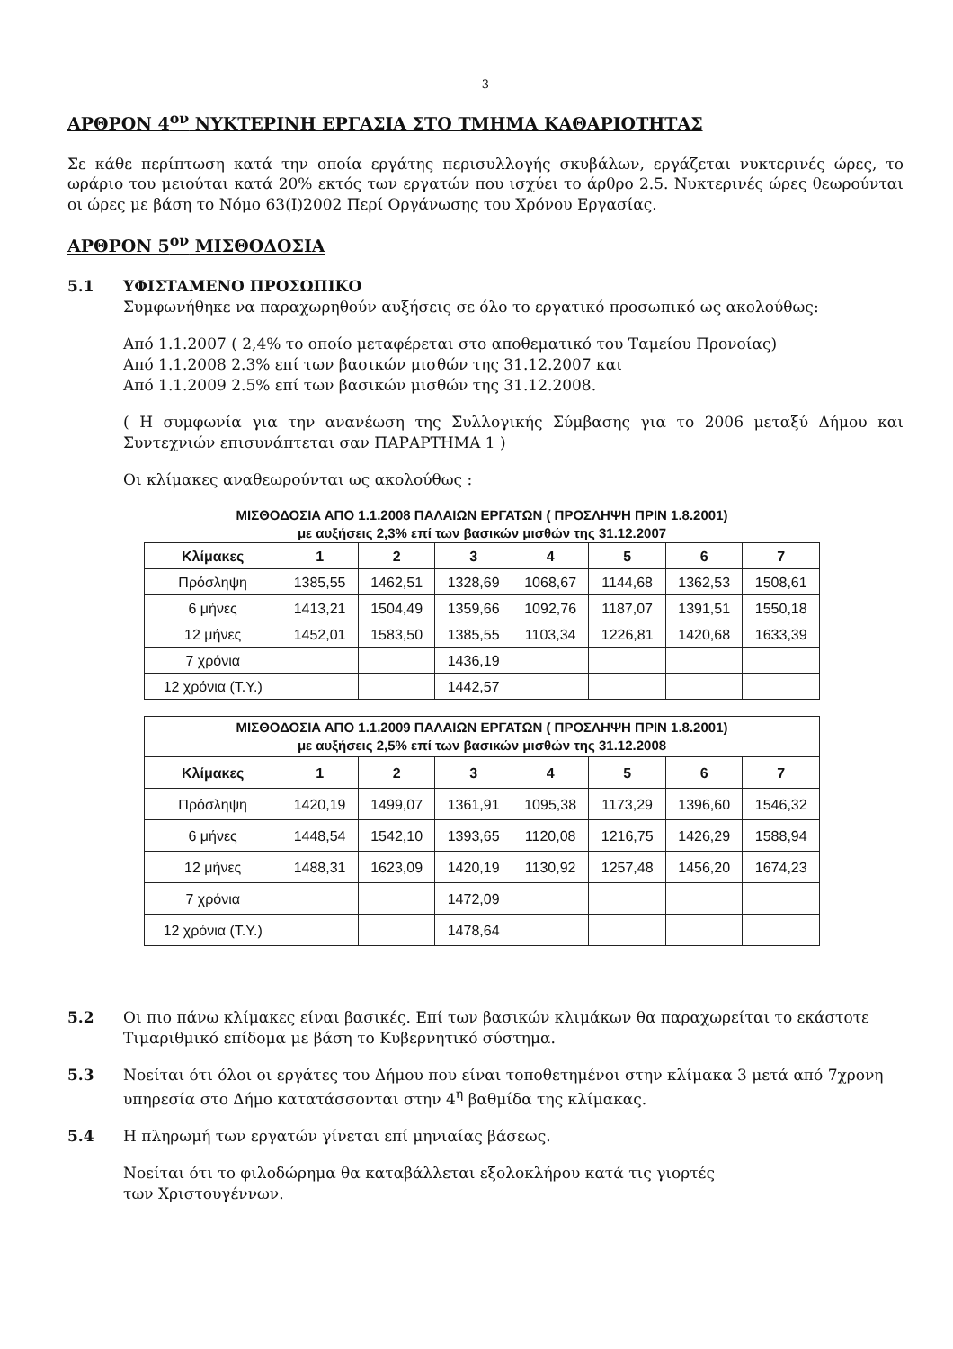3
ΑΡΘΡΟΝ 4<sup>ον</sup> ΝΥΚΤΕΡΙΝΗ ΕΡΓΑΣΙΑ ΣΤΟ ΤΜΗΜΑ ΚΑΘΑΡΙΟΤΗΤΑΣ
Σε κάθε περίπτωση κατά την οποία εργάτης περισυλλογής σκυβάλων, εργάζεται νυκτερινές ώρες, το ωράριο του μειούται κατά 20% εκτός των εργατών που ισχύει το άρθρο 2.5. Νυκτερινές ώρες θεωρούνται οι ώρες με βάση το Νόμο 63(Ι)2002 Περί Οργάνωσης του Χρόνου Εργασίας.
ΑΡΘΡΟΝ 5<sup>ον</sup> ΜΙΣΘΟΔΟΣΙΑ
5.1 ΥΦΙΣΤΑΜΕΝΟ ΠΡΟΣΩΠΙΚΟ
Συμφωνήθηκε να παραχωρηθούν αυξήσεις σε όλο το εργατικό προσωπικό ως ακολούθως:
Από 1.1.2007 ( 2,4% το οποίο μεταφέρεται στο αποθεματικό του Ταμείου Προνοίας)
Από 1.1.2008 2.3% επί των βασικών μισθών της 31.12.2007 και
Από 1.1.2009 2.5% επί των βασικών μισθών της 31.12.2008.
( Η συμφωνία για την ανανέωση της Συλλογικής Σύμβασης για το 2006 μεταξύ Δήμου και Συντεχνιών επισυνάπτεται σαν ΠΑΡΑΡΤΗΜΑ 1 )
Οι κλίμακες αναθεωρούνται ως ακολούθως :
ΜΙΣΘΟΔΟΣΙΑ ΑΠΟ 1.1.2008 ΠΑΛΑΙΩΝ ΕΡΓΑΤΩΝ ( ΠΡΟΣΛΗΨΗ ΠΡΙΝ 1.8.2001)
με αυξήσεις 2,3% επί των βασικών μισθών της 31.12.2007
| Κλίμακες | 1 | 2 | 3 | 4 | 5 | 6 | 7 |
| --- | --- | --- | --- | --- | --- | --- | --- |
| Πρόσληψη | 1385,55 | 1462,51 | 1328,69 | 1068,67 | 1144,68 | 1362,53 | 1508,61 |
| 6 μήνες | 1413,21 | 1504,49 | 1359,66 | 1092,76 | 1187,07 | 1391,51 | 1550,18 |
| 12 μήνες | 1452,01 | 1583,50 | 1385,55 | 1103,34 | 1226,81 | 1420,68 | 1633,39 |
| 7 χρόνια | | | 1436,19 | | | | |
| 12 χρόνια (Τ.Υ.) | | | 1442,57 | | | | |
| ΜΙΣΘΟΔΟΣΙΑ ΑΠΟ 1.1.2009 ΠΑΛΑΙΩΝ ΕΡΓΑΤΩΝ ( ΠΡΟΣΛΗΨΗ ΠΡΙΝ 1.8.2001) με αυξήσεις 2,5% επί των βασικών μισθών της 31.12.2008 | | | | | | | |
| --- | --- | --- | --- | --- | --- | --- | --- |
| Κλίμακες | 1 | 2 | 3 | 4 | 5 | 6 | 7 |
| Πρόσληψη | 1420,19 | 1499,07 | 1361,91 | 1095,38 | 1173,29 | 1396,60 | 1546,32 |
| 6 μήνες | 1448,54 | 1542,10 | 1393,65 | 1120,08 | 1216,75 | 1426,29 | 1588,94 |
| 12 μήνες | 1488,31 | 1623,09 | 1420,19 | 1130,92 | 1257,48 | 1456,20 | 1674,23 |
| 7 χρόνια | | | 1472,09 | | | | |
| 12 χρόνια (Τ.Υ.) | | | 1478,64 | | | | |
5.2 Οι πιο πάνω κλίμακες είναι βασικές. Επί των βασικών κλιμάκων θα παραχωρείται το εκάστοτε Τιμαριθμικό επίδομα με βάση το Κυβερνητικό σύστημα.
5.3 Νοείται ότι όλοι οι εργάτες του Δήμου που είναι τοποθετημένοι στην κλίμακα 3 μετά από 7χρονη υπηρεσία στο Δήμο κατατάσσονται στην 4<sup>η</sup> βαθμίδα της κλίμακας.
5.4 Η πληρωμή των εργατών γίνεται επί μηνιαίας βάσεως.
Νοείται ότι το φιλοδώρημα θα καταβάλλεται εξολοκλήρου κατά τις γιορτές
των Χριστουγέννων.